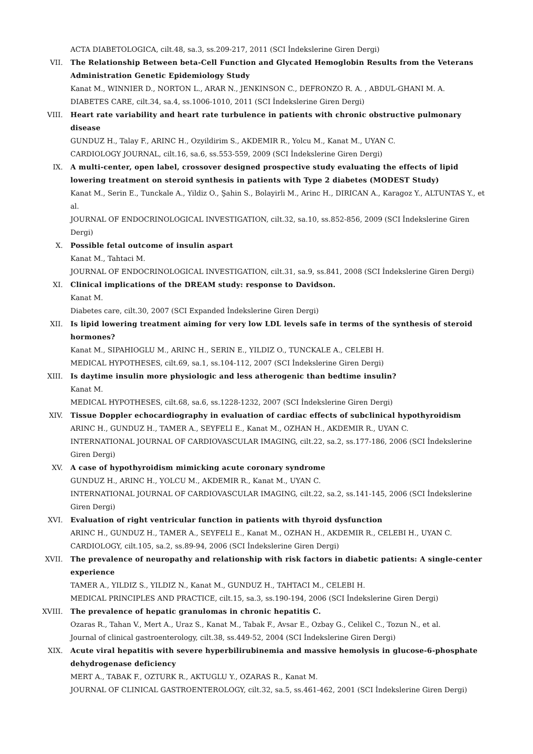ACTA DIABETOLOGICA, cilt.48, sa.3, ss.209-217, 2011 (SCI İndekslerine Giren Dergi)
VII. The Relationship Between beta-Cell Function and Glycated Hemoglobin Results from the Veterans Administration Genetic Epidemiology Study
Kanat M., WINNIER D., NORTON L., ARAR N., JENKINSON C., DEFRONZO R. A. , ABDUL-GHANI M. A.
DIABETES CARE, cilt.34, sa.4, ss.1006-1010, 2011 (SCI İndekslerine Giren Dergi)
VIII. Heart rate variability and heart rate turbulence in patients with chronic obstructive pulmonary disease
GUNDUZ H., Talay F., ARINC H., Ozyildirim S., AKDEMIR R., Yolcu M., Kanat M., UYAN C.
CARDIOLOGY JOURNAL, cilt.16, sa.6, ss.553-559, 2009 (SCI İndekslerine Giren Dergi)
IX. A multi-center, open label, crossover designed prospective study evaluating the effects of lipid lowering treatment on steroid synthesis in patients with Type 2 diabetes (MODEST Study)
Kanat M., Serin E., Tunckale A., Yildiz O., Şahin S., Bolayirli M., Arinc H., DIRICAN A., Karagoz Y., ALTUNTAS Y., et al.
JOURNAL OF ENDOCRINOLOGICAL INVESTIGATION, cilt.32, sa.10, ss.852-856, 2009 (SCI İndekslerine Giren Dergi)
X. Possible fetal outcome of insulin aspart
Kanat M., Tahtaci M.
JOURNAL OF ENDOCRINOLOGICAL INVESTIGATION, cilt.31, sa.9, ss.841, 2008 (SCI İndekslerine Giren Dergi)
XI. Clinical implications of the DREAM study: response to Davidson.
Kanat M.
Diabetes care, cilt.30, 2007 (SCI Expanded İndekslerine Giren Dergi)
XII. Is lipid lowering treatment aiming for very low LDL levels safe in terms of the synthesis of steroid hormones?
Kanat M., SIPAHIOGLU M., ARINC H., SERIN E., YILDIZ O., TUNCKALE A., CELEBI H.
MEDICAL HYPOTHESES, cilt.69, sa.1, ss.104-112, 2007 (SCI İndekslerine Giren Dergi)
XIII. Is daytime insulin more physiologic and less atherogenic than bedtime insulin?
Kanat M.
MEDICAL HYPOTHESES, cilt.68, sa.6, ss.1228-1232, 2007 (SCI İndekslerine Giren Dergi)
XIV. Tissue Doppler echocardiography in evaluation of cardiac effects of subclinical hypothyroidism
ARINC H., GUNDUZ H., TAMER A., SEYFELI E., Kanat M., OZHAN H., AKDEMIR R., UYAN C.
INTERNATIONAL JOURNAL OF CARDIOVASCULAR IMAGING, cilt.22, sa.2, ss.177-186, 2006 (SCI İndekslerine Giren Dergi)
XV. A case of hypothyroidism mimicking acute coronary syndrome
GUNDUZ H., ARINC H., YOLCU M., AKDEMIR R., Kanat M., UYAN C.
INTERNATIONAL JOURNAL OF CARDIOVASCULAR IMAGING, cilt.22, sa.2, ss.141-145, 2006 (SCI İndekslerine Giren Dergi)
XVI. Evaluation of right ventricular function in patients with thyroid dysfunction
ARINC H., GUNDUZ H., TAMER A., SEYFELI E., Kanat M., OZHAN H., AKDEMIR R., CELEBI H., UYAN C.
CARDIOLOGY, cilt.105, sa.2, ss.89-94, 2006 (SCI İndekslerine Giren Dergi)
XVII. The prevalence of neuropathy and relationship with risk factors in diabetic patients: A single-center experience
TAMER A., YILDIZ S., YILDIZ N., Kanat M., GUNDUZ H., TAHTACI M., CELEBI H.
MEDICAL PRINCIPLES AND PRACTICE, cilt.15, sa.3, ss.190-194, 2006 (SCI İndekslerine Giren Dergi)
XVIII. The prevalence of hepatic granulomas in chronic hepatitis C.
Ozaras R., Tahan V., Mert A., Uraz S., Kanat M., Tabak F., Avsar E., Ozbay G., Celikel C., Tozun N., et al.
Journal of clinical gastroenterology, cilt.38, ss.449-52, 2004 (SCI İndekslerine Giren Dergi)
XIX. Acute viral hepatitis with severe hyperbilirubinemia and massive hemolysis in glucose-6-phosphate dehydrogenase deficiency
MERT A., TABAK F., OZTURK R., AKTUGLU Y., OZARAS R., Kanat M.
JOURNAL OF CLINICAL GASTROENTEROLOGY, cilt.32, sa.5, ss.461-462, 2001 (SCI İndekslerine Giren Dergi)